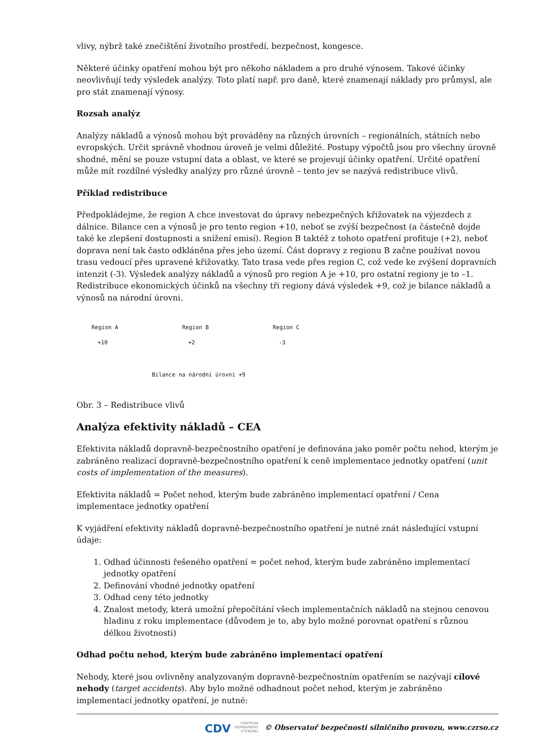vlivy, nýbrž také znečištění životního prostředí, bezpečnost, kongesce.
Některé účinky opatření mohou být pro někoho nákladem a pro druhé výnosem. Takové účinky neovlivňují tedy výsledek analýzy. Toto platí např. pro daně, které znamenají náklady pro průmysl, ale pro stát znamenají výnosy.
Rozsah analýz
Analýzy nákladů a výnosů mohou být prováděny na různých úrovních – regionálních, státních nebo evropských. Určit správně vhodnou úroveň je velmi důležité. Postupy výpočtů jsou pro všechny úrovně shodné, mění se pouze vstupní data a oblast, ve které se projevují účinky opatření. Určité opatření může mít rozdílné výsledky analýzy pro různé úrovně – tento jev se nazývá redistribuce vlivů.
Příklad redistribuce
Předpokládejme, že region A chce investovat do úpravy nebezpečných křižovatek na výjezdech z dálnice. Bilance cen a výnosů je pro tento region +10, neboť se zvýší bezpečnost (a částečně dojde také ke zlepšení dostupnosti a snížení emisí). Region B taktéž z tohoto opatření profituje (+2), neboť doprava není tak často odkláněna přes jeho území. Část dopravy z regionu B začne používat novou trasu vedoucí přes upravené křižovatky. Tato trasa vede přes region C, což vede ke zvýšení dopravních intenzit (-3). Výsledek analýzy nákladů a výnosů pro region A je +10, pro ostatní regiony je to –1. Redistribuce ekonomických účinků na všechny tři regiony dává výsledek +9, což je bilance nákladů a výnosů na národní úrovni.
Region A Region B Region C
+10 +2 -3
Bilance na národní úrovni +9
Obr. 3 – Redistribuce vlivů
Analýza efektivity nákladů – CEA
Efektivita nákladů dopravně-bezpečnostního opatření je definována jako poměr počtu nehod, kterým je zabráněno realizací dopravně-bezpečnostního opatření k ceně implementace jednotky opatření (unit costs of implementation of the measures).
Efektivita nákladů = Počet nehod, kterým bude zabráněno implementací opatření / Cena implementace jednotky opatření
K vyjádření efektivity nákladů dopravně-bezpečnostního opatření je nutné znát následující vstupní údaje:
1. Odhad účinnosti řešeného opatření = počet nehod, kterým bude zabráněno implementací jednotky opatření
2. Definování vhodné jednotky opatření
3. Odhad ceny této jednotky
4. Znalost metody, která umožní přepočítání všech implementačních nákladů na stejnou cenovou hladinu z roku implementace (důvodem je to, aby bylo možné porovnat opatření s různou délkou životnosti)
Odhad počtu nehod, kterým bude zabráněno implementací opatření
Nehody, které jsou ovlivněny analyzovaným dopravně-bezpečnostním opatřením se nazývají cílové nehody (target accidents). Aby bylo možné odhadnout počet nehod, kterým je zabráněno implementací jednotky opatření, je nutné:
CDV CENTRUM
DOPRAVNÍHO
VÝZKUMU © Observatoř bezpečnosti silničního provozu, www.czrso.cz